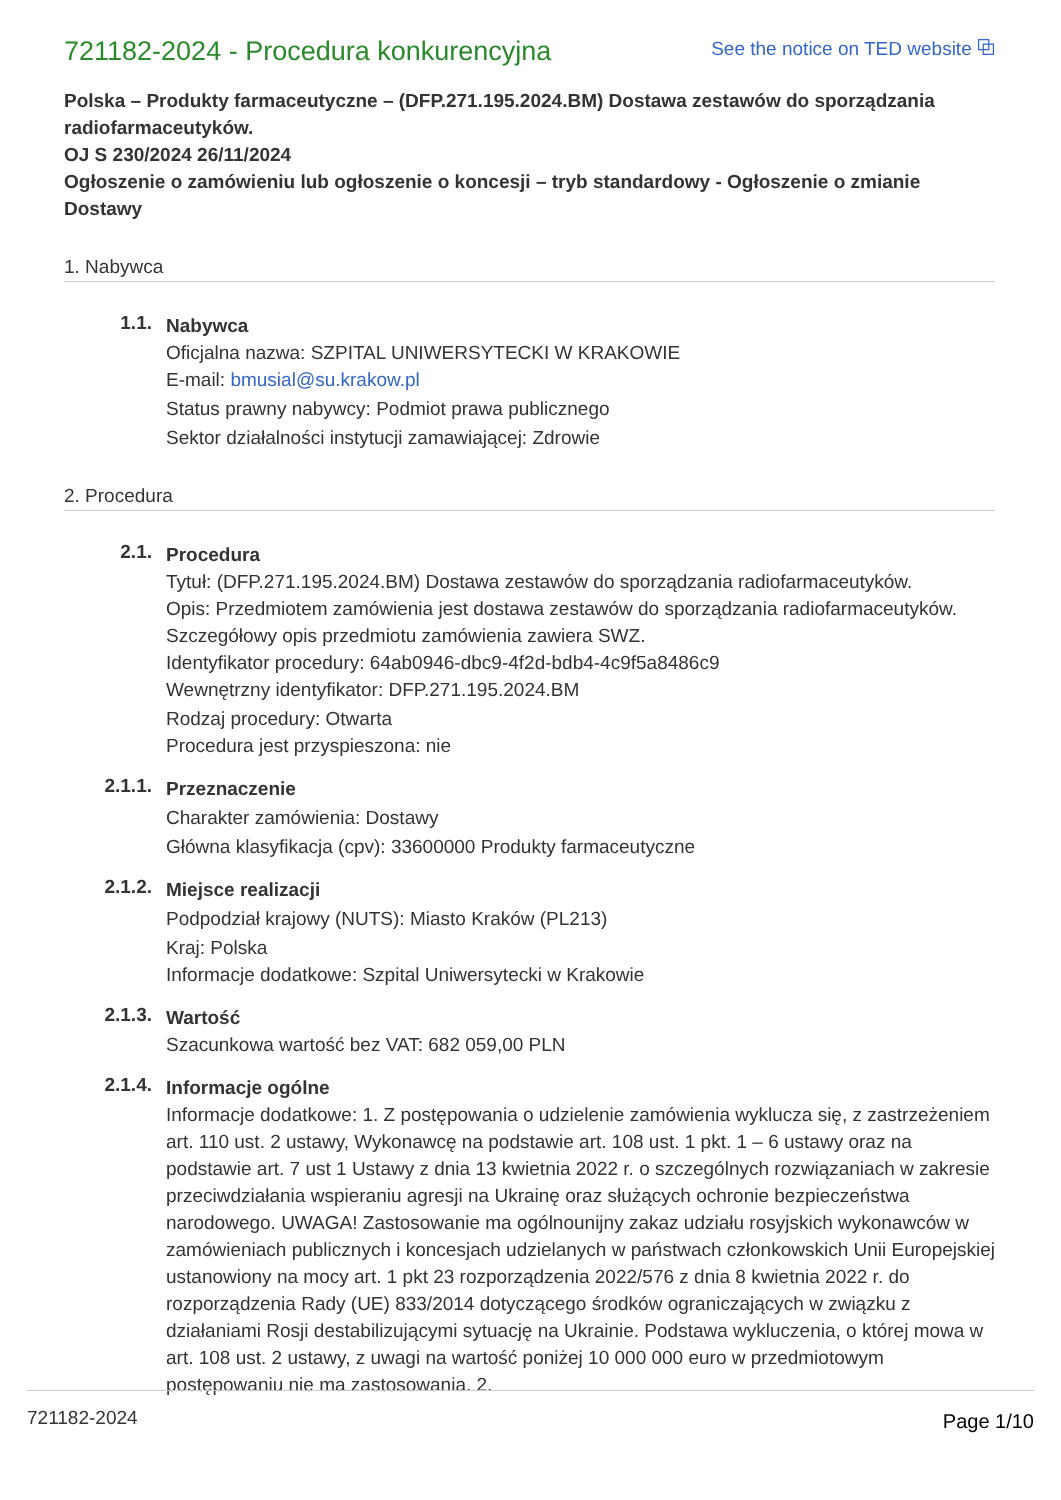721182-2024 - Procedura konkurencyjna
See the notice on TED website ⧉
Polska – Produkty farmaceutyczne – (DFP.271.195.2024.BM) Dostawa zestawów do sporządzania radiofarmaceutyków.
OJ S 230/2024 26/11/2024
Ogłoszenie o zamówieniu lub ogłoszenie o koncesji – tryb standardowy - Ogłoszenie o zmianie
Dostawy
1. Nabywca
1.1.
Nabywca
Oficjalna nazwa: SZPITAL UNIWERSYTECKI W KRAKOWIE
E-mail: bmusial@su.krakow.pl
Status prawny nabywcy: Podmiot prawa publicznego
Sektor działalności instytucji zamawiającej: Zdrowie
2. Procedura
2.1.
Procedura
Tytuł: (DFP.271.195.2024.BM) Dostawa zestawów do sporządzania radiofarmaceutyków.
Opis: Przedmiotem zamówienia jest dostawa zestawów do sporządzania radiofarmaceutyków. Szczegółowy opis przedmiotu zamówienia zawiera SWZ.
Identyfikator procedury: 64ab0946-dbc9-4f2d-bdb4-4c9f5a8486c9
Wewnętrzny identyfikator: DFP.271.195.2024.BM
Rodzaj procedury: Otwarta
Procedura jest przyspieszona: nie
2.1.1.
Przeznaczenie
Charakter zamówienia: Dostawy
Główna klasyfikacja (cpv): 33600000 Produkty farmaceutyczne
2.1.2.
Miejsce realizacji
Podpodział krajowy (NUTS): Miasto Kraków (PL213)
Kraj: Polska
Informacje dodatkowe: Szpital Uniwersytecki w Krakowie
2.1.3.
Wartość
Szacunkowa wartość bez VAT: 682 059,00 PLN
2.1.4.
Informacje ogólne
Informacje dodatkowe: 1. Z postępowania o udzielenie zamówienia wyklucza się, z zastrzeżeniem art. 110 ust. 2 ustawy, Wykonawcę na podstawie art. 108 ust. 1 pkt. 1 – 6 ustawy oraz na podstawie art. 7 ust 1 Ustawy z dnia 13 kwietnia 2022 r. o szczególnych rozwiązaniach w zakresie przeciwdziałania wspieraniu agresji na Ukrainę oraz służących ochronie bezpieczeństwa narodowego. UWAGA! Zastosowanie ma ogólnounijny zakaz udziału rosyjskich wykonawców w zamówieniach publicznych i koncesjach udzielanych w państwach członkowskich Unii Europejskiej ustanowiony na mocy art. 1 pkt 23 rozporządzenia 2022/576 z dnia 8 kwietnia 2022 r. do rozporządzenia Rady (UE) 833/2014 dotyczącego środków ograniczających w związku z działaniami Rosji destabilizującymi sytuację na Ukrainie. Podstawa wykluczenia, o której mowa w art. 108 ust. 2 ustawy, z uwagi na wartość poniżej 10 000 000 euro w przedmiotowym postępowaniu nie ma zastosowania. 2.
721182-2024 Page 1/10